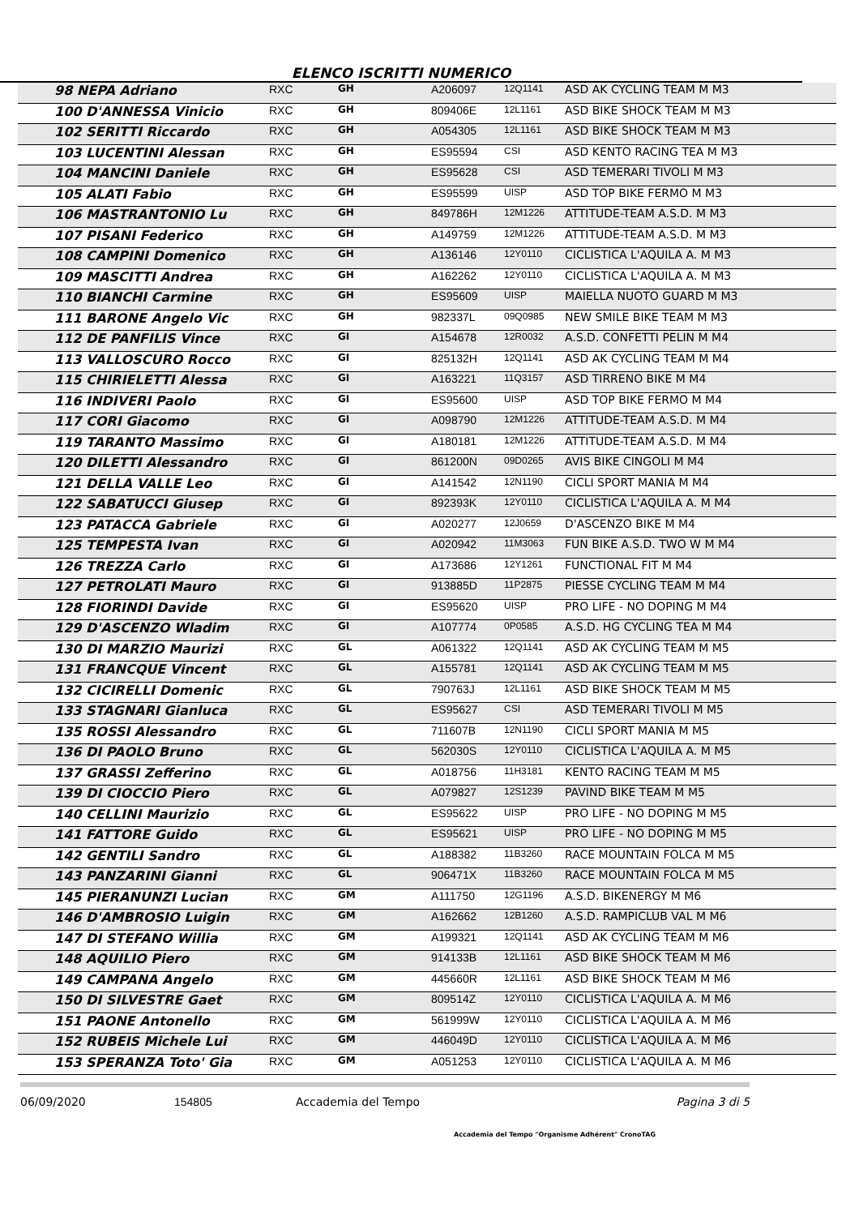ELENCO ISCRITTI NUMERICO
| 98 NEPA Adriano | RXC | GH | A206097 | 12Q1141 | ASD AK CYCLING TEAM M M3 |
| 100 D'ANNESSA Vinicio | RXC | GH | 809406E | 12L1161 | ASD BIKE SHOCK TEAM M M3 |
| 102 SERITTI Riccardo | RXC | GH | A054305 | 12L1161 | ASD BIKE SHOCK TEAM M M3 |
| 103 LUCENTINI Alessan | RXC | GH | ES95594 | CSI | ASD KENTO RACING TEA M M3 |
| 104 MANCINI Daniele | RXC | GH | ES95628 | CSI | ASD TEMERARI TIVOLI M M3 |
| 105 ALATI Fabio | RXC | GH | ES95599 | UISP | ASD TOP BIKE FERMO M M3 |
| 106 MASTRANTONIO Lu | RXC | GH | 849786H | 12M1226 | ATTITUDE-TEAM A.S.D. M M3 |
| 107 PISANI Federico | RXC | GH | A149759 | 12M1226 | ATTITUDE-TEAM A.S.D. M M3 |
| 108 CAMPINI Domenico | RXC | GH | A136146 | 12Y0110 | CICLISTICA L'AQUILA A. M M3 |
| 109 MASCITTI Andrea | RXC | GH | A162262 | 12Y0110 | CICLISTICA L'AQUILA A. M M3 |
| 110 BIANCHI Carmine | RXC | GH | ES95609 | UISP | MAIELLA NUOTO GUARD M M3 |
| 111 BARONE Angelo Vic | RXC | GH | 982337L | 09Q0985 | NEW SMILE BIKE TEAM M M3 |
| 112 DE PANFILIS Vince | RXC | GI | A154678 | 12R0032 | A.S.D. CONFETTI PELIN M M4 |
| 113 VALLOSCURO Rocco | RXC | GI | 825132H | 12Q1141 | ASD AK CYCLING TEAM M M4 |
| 115 CHIRIELETTI Alessa | RXC | GI | A163221 | 11Q3157 | ASD TIRRENO BIKE M M4 |
| 116 INDIVERI Paolo | RXC | GI | ES95600 | UISP | ASD TOP BIKE FERMO M M4 |
| 117 CORI Giacomo | RXC | GI | A098790 | 12M1226 | ATTITUDE-TEAM A.S.D. M M4 |
| 119 TARANTO Massimo | RXC | GI | A180181 | 12M1226 | ATTITUDE-TEAM A.S.D. M M4 |
| 120 DILETTI Alessandro | RXC | GI | 861200N | 09D0265 | AVIS BIKE CINGOLI M M4 |
| 121 DELLA VALLE Leo | RXC | GI | A141542 | 12N1190 | CICLI SPORT MANIA M M4 |
| 122 SABATUCCI Giusep | RXC | GI | 892393K | 12Y0110 | CICLISTICA L'AQUILA A. M M4 |
| 123 PATACCA Gabriele | RXC | GI | A020277 | 12J0659 | D'ASCENZO BIKE M M4 |
| 125 TEMPESTA Ivan | RXC | GI | A020942 | 11M3063 | FUN BIKE A.S.D. TWO W M M4 |
| 126 TREZZA Carlo | RXC | GI | A173686 | 12Y1261 | FUNCTIONAL FIT M M4 |
| 127 PETROLATI Mauro | RXC | GI | 913885D | 11P2875 | PIESSE CYCLING TEAM M M4 |
| 128 FIORINDI Davide | RXC | GI | ES95620 | UISP | PRO LIFE - NO DOPING M M4 |
| 129 D'ASCENZO Wladim | RXC | GI | A107774 | 0P0585 | A.S.D. HG CYCLING TEA M M4 |
| 130 DI MARZIO Maurizi | RXC | GL | A061322 | 12Q1141 | ASD AK CYCLING TEAM M M5 |
| 131 FRANCQUE Vincent | RXC | GL | A155781 | 12Q1141 | ASD AK CYCLING TEAM M M5 |
| 132 CICIRELLI Domenic | RXC | GL | 790763J | 12L1161 | ASD BIKE SHOCK TEAM M M5 |
| 133 STAGNARI Gianluca | RXC | GL | ES95627 | CSI | ASD TEMERARI TIVOLI M M5 |
| 135 ROSSI Alessandro | RXC | GL | 711607B | 12N1190 | CICLI SPORT MANIA M M5 |
| 136 DI PAOLO Bruno | RXC | GL | 562030S | 12Y0110 | CICLISTICA L'AQUILA A. M M5 |
| 137 GRASSI Zefferino | RXC | GL | A018756 | 11H3181 | KENTO RACING TEAM M M5 |
| 139 DI CIOCCIO Piero | RXC | GL | A079827 | 12S1239 | PAVIND BIKE TEAM M M5 |
| 140 CELLINI Maurizio | RXC | GL | ES95622 | UISP | PRO LIFE - NO DOPING M M5 |
| 141 FATTORE Guido | RXC | GL | ES95621 | UISP | PRO LIFE - NO DOPING M M5 |
| 142 GENTILI Sandro | RXC | GL | A188382 | 11B3260 | RACE MOUNTAIN FOLCA M M5 |
| 143 PANZARINI Gianni | RXC | GL | 906471X | 11B3260 | RACE MOUNTAIN FOLCA M M5 |
| 145 PIERANUNZI Lucian | RXC | GM | A111750 | 12G1196 | A.S.D. BIKENERGY M M6 |
| 146 D'AMBROSIO Luigin | RXC | GM | A162662 | 12B1260 | A.S.D. RAMPICLUB VAL M M6 |
| 147 DI STEFANO Willia | RXC | GM | A199321 | 12Q1141 | ASD AK CYCLING TEAM M M6 |
| 148 AQUILIO Piero | RXC | GM | 914133B | 12L1161 | ASD BIKE SHOCK TEAM M M6 |
| 149 CAMPANA Angelo | RXC | GM | 445660R | 12L1161 | ASD BIKE SHOCK TEAM M M6 |
| 150 DI SILVESTRE Gaet | RXC | GM | 809514Z | 12Y0110 | CICLISTICA L'AQUILA A. M M6 |
| 151 PAONE Antonello | RXC | GM | 561999W | 12Y0110 | CICLISTICA L'AQUILA A. M M6 |
| 152 RUBEIS Michele Lui | RXC | GM | 446049D | 12Y0110 | CICLISTICA L'AQUILA A. M M6 |
| 153 SPERANZA Toto' Gia | RXC | GM | A051253 | 12Y0110 | CICLISTICA L'AQUILA A. M M6 |
06/09/2020 154805 Accademia del Tempo Pagina 3 di 5
Accademia del Tempo "Organisme Adhérent" CronoTAG